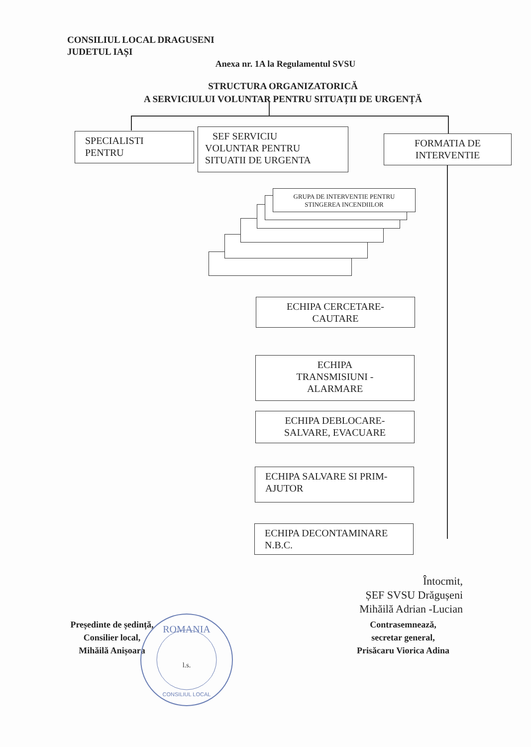CONSILIUL LOCAL DRAGUSENI
JUDETUL IAȘI
Anexa nr. 1A la Regulamentul SVSU
STRUCTURA ORGANIZATORICĂ
A SERVICIULUI VOLUNTAR PENTRU SITUAȚII DE URGENȚĂ
SPECIALISTI
PENTRU
SEF SERVICIU
VOLUNTAR PENTRU
SITUATII DE URGENTA
FORMATIA DE
INTERVENTIE
GRUPA DE INTERVENTIE PENTRU STINGEREA INCENDIILOR
ECHIPA CERCETARE-
CAUTARE
ECHIPA
TRANSMISIUNI -
ALARMARE
ECHIPA DEBLOCARE-
SALVARE, EVACUARE
ECHIPA SALVARE SI PRIM-
AJUTOR
ECHIPA DECONTAMINARE
N.B.C.
Întocmit,
ȘEF SVSU Drăgușeni
Mihăilă Adrian -Lucian
Președinte de ședință,
Consilier local,
Mihăilă Anișoara
Contrasemnează,
secretar general,
Prisăcaru Viorica Adina
ROMANIA
l.s.
CONSILIUL LOCAL